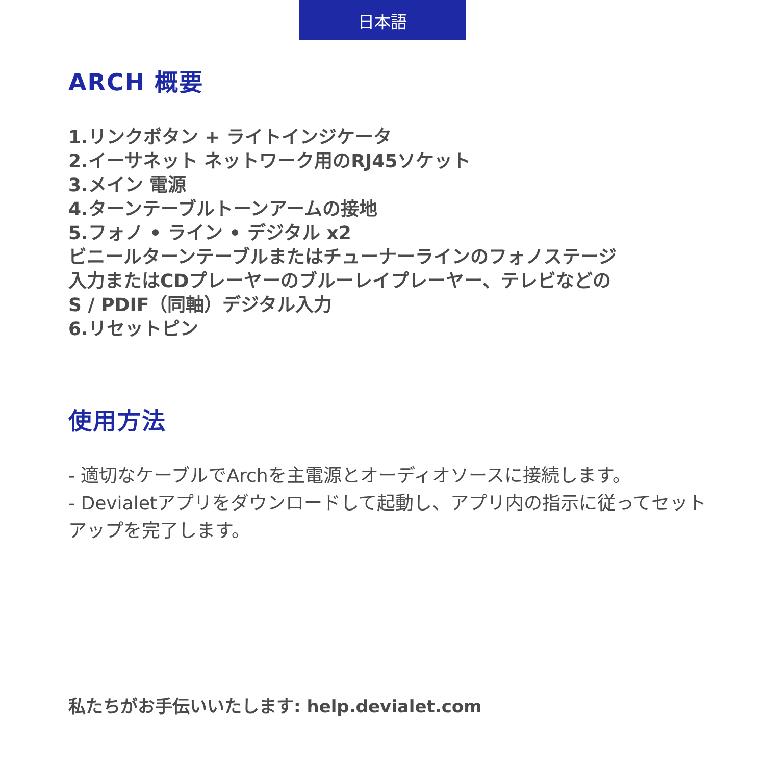日本語
ARCH 概要
1.リンクボタン + ライトインジケータ
2.イーサネット ネットワーク用のRJ45ソケット
3.メイン 電源
4.ターンテーブルトーンアームの接地
5.フォノ • ライン • デジタル x2
ビニールターンテーブルまたはチューナーラインのフォノステージ
入力またはCDプレーヤーのブルーレイプレーヤー、テレビなどの
S / PDIF（同軸）デジタル入力
6.リセットピン
使用方法
- 適切なケーブルでArchを主電源とオーディオソースに接続します。
- Devialetアプリをダウンロードして起動し、アプリ内の指示に従ってセットアップを完了します。
私たちがお手伝いいたします: help.devialet.com